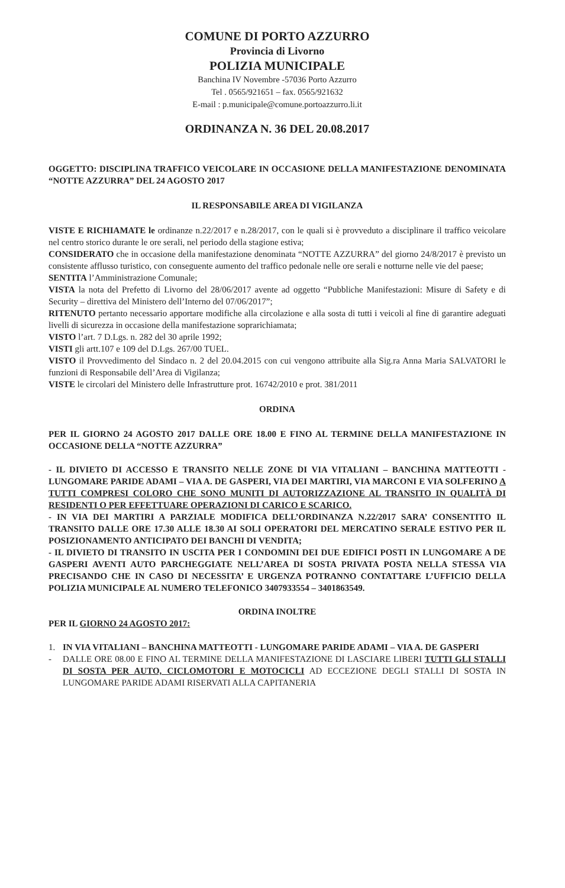COMUNE DI PORTO AZZURRO
Provincia di Livorno
POLIZIA MUNICIPALE
Banchina IV Novembre -57036 Porto Azzurro
Tel . 0565/921651 – fax. 0565/921632
E-mail : p.municipale@comune.portoazzurro.li.it
ORDINANZA N. 36 DEL 20.08.2017
OGGETTO: DISCIPLINA TRAFFICO VEICOLARE IN OCCASIONE DELLA MANIFESTAZIONE DENOMINATA “NOTTE AZZURRA” DEL 24 AGOSTO 2017
IL RESPONSABILE AREA DI VIGILANZA
VISTE E RICHIAMATE le ordinanze n.22/2017 e n.28/2017, con le quali si è provveduto a disciplinare il traffico veicolare nel centro storico durante le ore serali, nel periodo della stagione estiva;
CONSIDERATO che in occasione della manifestazione denominata “NOTTE AZZURRA” del giorno 24/8/2017 è previsto un consistente afflusso turistico, con conseguente aumento del traffico pedonale nelle ore serali e notturne nelle vie del paese;
SENTITA l’Amministrazione Comunale;
VISTA la nota del Prefetto di Livorno del 28/06/2017 avente ad oggetto “Pubbliche Manifestazioni: Misure di Safety e di Security – direttiva del Ministero dell’Interno del 07/06/2017”;
RITENUTO pertanto necessario apportare modifiche alla circolazione e alla sosta di tutti i veicoli al fine di garantire adeguati livelli di sicurezza in occasione della manifestazione soprarichiamata;
VISTO l’art. 7 D.Lgs. n. 282 del 30 aprile 1992;
VISTI gli artt.107 e 109 del D.Lgs. 267/00 TUEL.
VISTO il Provvedimento del Sindaco n. 2 del 20.04.2015 con cui vengono attribuite alla Sig.ra Anna Maria SALVATORI le funzioni di Responsabile dell’Area di Vigilanza;
VISTE le circolari del Ministero delle Infrastrutture prot. 16742/2010 e prot. 381/2011
ORDINA
PER IL GIORNO 24 AGOSTO 2017 DALLE ORE 18.00 E FINO AL TERMINE DELLA MANIFESTAZIONE IN OCCASIONE DELLA “NOTTE AZZURRA”
- IL DIVIETO DI ACCESSO E TRANSITO NELLE ZONE DI VIA VITALIANI – BANCHINA MATTEOTTI - LUNGOMARE PARIDE ADAMI – VIA A. DE GASPERI, VIA DEI MARTIRI, VIA MARCONI E VIA SOLFERINO A TUTTI COMPRESI COLORO CHE SONO MUNITI DI AUTORIZZAZIONE AL TRANSITO IN QUALITÀ DI RESIDENTI O PER EFFETTUARE OPERAZIONI DI CARICO E SCARICO.
- IN VIA DEI MARTIRI A PARZIALE MODIFICA DELL’ORDINANZA N.22/2017 SARA’ CONSENTITO IL TRANSITO DALLE ORE 17.30 ALLE 18.30 AI SOLI OPERATORI DEL MERCATINO SERALE ESTIVO PER IL POSIZIONAMENTO ANTICIPATO DEI BANCHI DI VENDITA;
- IL DIVIETO DI TRANSITO IN USCITA PER I CONDOMINI DEI DUE EDIFICI POSTI IN LUNGOMARE A DE GASPERI AVENTI AUTO PARCHEGGIATE NELL’AREA DI SOSTA PRIVATA POSTA NELLA STESSA VIA PRECISANDO CHE IN CASO DI NECESSITA’ E URGENZA POTRANNO CONTATTARE L’UFFICIO DELLA POLIZIA MUNICIPALE AL NUMERO TELEFONICO 3407933554 – 3401863549.
ORDINA INOLTRE
PER IL GIORNO 24 AGOSTO 2017:
1. IN VIA VITALIANI – BANCHINA MATTEOTTI - LUNGOMARE PARIDE ADAMI – VIA A. DE GASPERI
- DALLE ORE 08.00 E FINO AL TERMINE DELLA MANIFESTAZIONE DI LASCIARE LIBERI TUTTI GLI STALLI DI SOSTA PER AUTO, CICLOMOTORI E MOTOCICLI AD ECCEZIONE DEGLI STALLI DI SOSTA IN LUNGOMARE PARIDE ADAMI RISERVATI ALLA CAPITANERIA